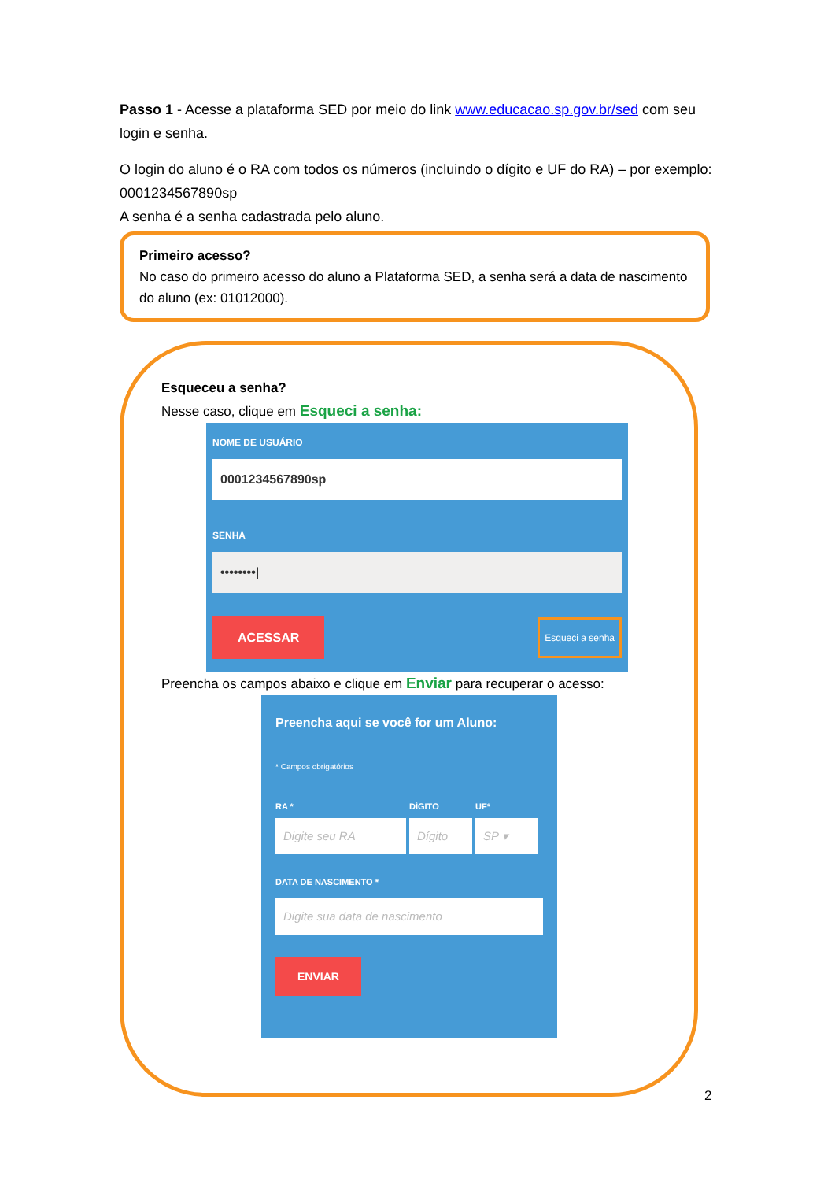Passo 1 - Acesse a plataforma SED por meio do link www.educacao.sp.gov.br/sed com seu login e senha.
O login do aluno é o RA com todos os números (incluindo o dígito e UF do RA) – por exemplo: 0001234567890sp
A senha é a senha cadastrada pelo aluno.
Primeiro acesso?
No caso do primeiro acesso do aluno a Plataforma SED, a senha será a data de nascimento do aluno (ex: 01012000).
Esqueceu a senha?
Nesse caso, clique em Esqueci a senha:
NOME DE USUÁRIO
0001234567890sp
SENHA
••••••••|
ACESSAR Esqueci a senha
Preencha os campos abaixo e clique em Enviar para recuperar o acesso:
Preencha aqui se você for um Aluno:
* Campos obrigatórios
RA *
Digite seu RA
DÍGITO
Dígito
UF*
SP ▾
DATA DE NASCIMENTO *
Digite sua data de nascimento
ENVIAR
2